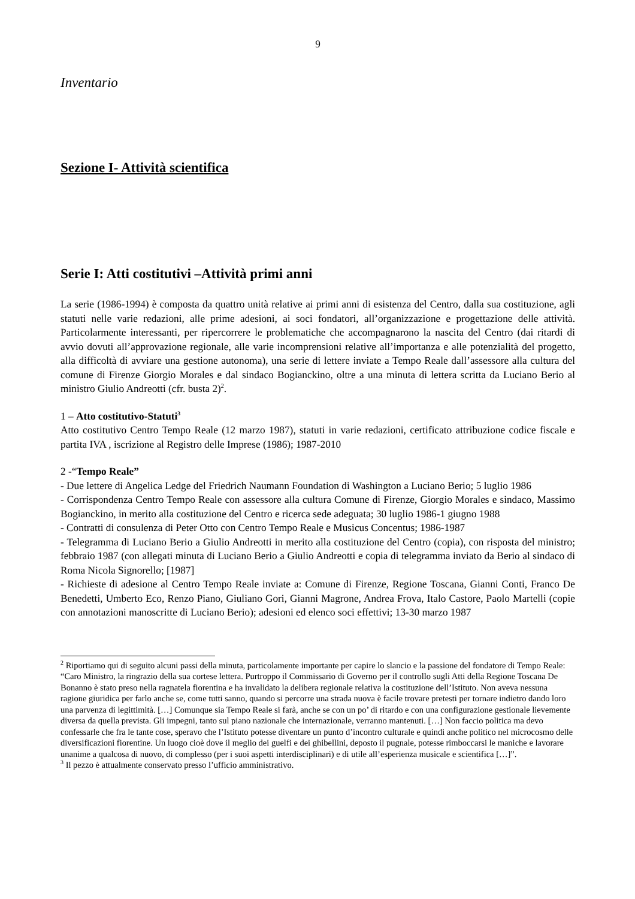9
Inventario
Sezione I- Attività scientifica
Serie I: Atti costitutivi –Attività primi anni
La serie (1986-1994) è composta da quattro unità relative ai primi anni di esistenza del Centro, dalla sua costituzione, agli statuti nelle varie redazioni, alle prime adesioni, ai soci fondatori, all’organizzazione e progettazione delle attività. Particolarmente interessanti, per ripercorrere le problematiche che accompagnarono la nascita del Centro (dai ritardi di avvio dovuti all’approvazione regionale, alle varie incomprensioni relative all’importanza e alle potenzialità del progetto, alla difficoltà di avviare una gestione autonoma), una serie di lettere inviate a Tempo Reale dall’assessore alla cultura del comune di Firenze Giorgio Morales e dal sindaco Bogianckino, oltre a una minuta di lettera scritta da Luciano Berio al ministro Giulio Andreotti (cfr. busta 2)<sup>2</sup>.
1 – Atto costitutivo-Statuti<sup>3</sup>
Atto costitutivo Centro Tempo Reale (12 marzo 1987), statuti in varie redazioni, certificato attribuzione codice fiscale e partita IVA , iscrizione al Registro delle Imprese (1986); 1987-2010
2 -“Tempo Reale”
- Due lettere di Angelica Ledge del Friedrich Naumann Foundation di Washington a Luciano Berio; 5 luglio 1986
- Corrispondenza Centro Tempo Reale con assessore alla cultura Comune di Firenze, Giorgio Morales e sindaco, Massimo Bogianckino, in merito alla costituzione del Centro e ricerca sede adeguata; 30 luglio 1986-1 giugno 1988
- Contratti di consulenza di Peter Otto con Centro Tempo Reale e Musicus Concentus; 1986-1987
- Telegramma di Luciano Berio a Giulio Andreotti in merito alla costituzione del Centro (copia), con risposta del ministro; febbraio 1987 (con allegati minuta di Luciano Berio a Giulio Andreotti e copia di telegramma inviato da Berio al sindaco di Roma Nicola Signorello; [1987]
- Richieste di adesione al Centro Tempo Reale inviate a: Comune di Firenze, Regione Toscana, Gianni Conti, Franco De Benedetti, Umberto Eco, Renzo Piano, Giuliano Gori, Gianni Magrone, Andrea Frova, Italo Castore, Paolo Martelli (copie con annotazioni manoscritte di Luciano Berio); adesioni ed elenco soci effettivi; 13-30 marzo 1987
<sup>2</sup> Riportiamo qui di seguito alcuni passi della minuta, particolamente importante per capire lo slancio e la passione del fondatore di Tempo Reale: “Caro Ministro, la ringrazio della sua cortese lettera. Purtroppo il Commissario di Governo per il controllo sugli Atti della Regione Toscana De Bonanno è stato preso nella ragnatela fiorentina e ha invalidato la delibera regionale relativa la costituzione dell’Istituto. Non aveva nessuna ragione giuridica per farlo anche se, come tutti sanno, quando si percorre una strada nuova è facile trovare pretesti per tornare indietro dando loro una parvenza di legittimità. […] Comunque sia Tempo Reale si farà, anche se con un po’ di ritardo e con una configurazione gestionale lievemente diversa da quella prevista. Gli impegni, tanto sul piano nazionale che internazionale, verranno mantenuti. […] Non faccio politica ma devo confessarle che fra le tante cose, speravo che l’Istituto potesse diventare un punto d’incontro culturale e quindi anche politico nel microcosmo delle diversificazioni fiorentine. Un luogo cioè dove il meglio dei guelfi e dei ghibellini, deposto il pugnale, potesse rimboccarsi le maniche e lavorare unanime a qualcosa di nuovo, di complesso (per i suoi aspetti interdisciplinari) e di utile all’esperienza musicale e scientifica […]”.
<sup>3</sup> Il pezzo è attualmente conservato presso l’ufficio amministrativo.